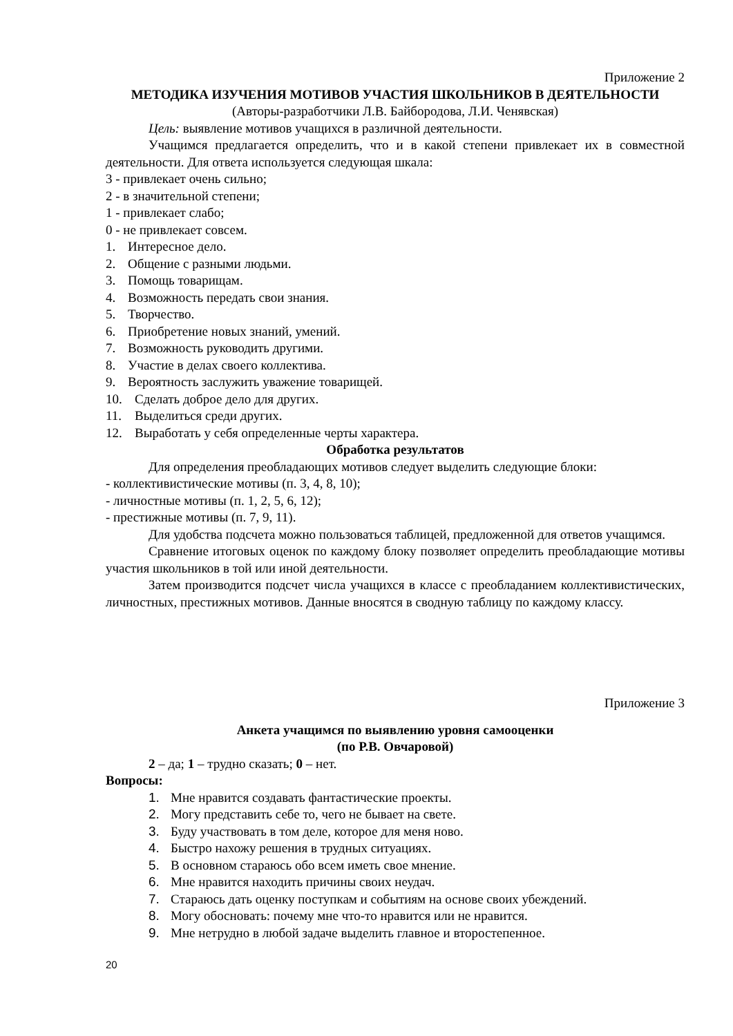Приложение 2
МЕТОДИКА ИЗУЧЕНИЯ МОТИВОВ УЧАСТИЯ ШКОЛЬНИКОВ В ДЕЯТЕЛЬНОСТИ
(Авторы-разработчики Л.В. Байбородова, Л.И. Ченявская)
Цель: выявление мотивов учащихся в различной деятельности.
Учащимся предлагается определить, что и в какой степени привлекает их в совместной деятельности. Для ответа используется следующая шкала:
3 - привлекает очень сильно;
2 - в значительной степени;
1 - привлекает слабо;
0 - не привлекает совсем.
1. Интересное дело.
2. Общение с разными людьми.
3. Помощь товарищам.
4. Возможность передать свои знания.
5. Творчество.
6. Приобретение новых знаний, умений.
7. Возможность руководить другими.
8. Участие в делах своего коллектива.
9. Вероятность заслужить уважение товарищей.
10. Сделать доброе дело для других.
11. Выделиться среди других.
12. Выработать у себя определенные черты характера.
Обработка результатов
Для определения преобладающих мотивов следует выделить следующие блоки:
- коллективистические мотивы (п. 3, 4, 8, 10);
- личностные мотивы (п. 1, 2, 5, 6, 12);
- престижные мотивы (п. 7, 9, 11).
Для удобства подсчета можно пользоваться таблицей, предложенной для ответов учащимся.
Сравнение итоговых оценок по каждому блоку позволяет определить преобладающие мотивы участия школьников в той или иной деятельности.
Затем производится подсчет числа учащихся в классе с преобладанием коллективистических, личностных, престижных мотивов. Данные вносятся в сводную таблицу по каждому классу.
Приложение 3
Анкета учащимся по выявлению уровня самооценки
(по Р.В. Овчаровой)
2 – да; 1 – трудно сказать; 0 – нет.
Вопросы:
1. Мне нравится создавать фантастические проекты.
2. Могу представить себе то, чего не бывает на свете.
3. Буду участвовать в том деле, которое для меня ново.
4. Быстро нахожу решения в трудных ситуациях.
5. В основном стараюсь обо всем иметь свое мнение.
6. Мне нравится находить причины своих неудач.
7. Стараюсь дать оценку поступкам и событиям на основе своих убеждений.
8. Могу обосновать: почему мне что-то нравится или не нравится.
9. Мне нетрудно в любой задаче выделить главное и второстепенное.
20